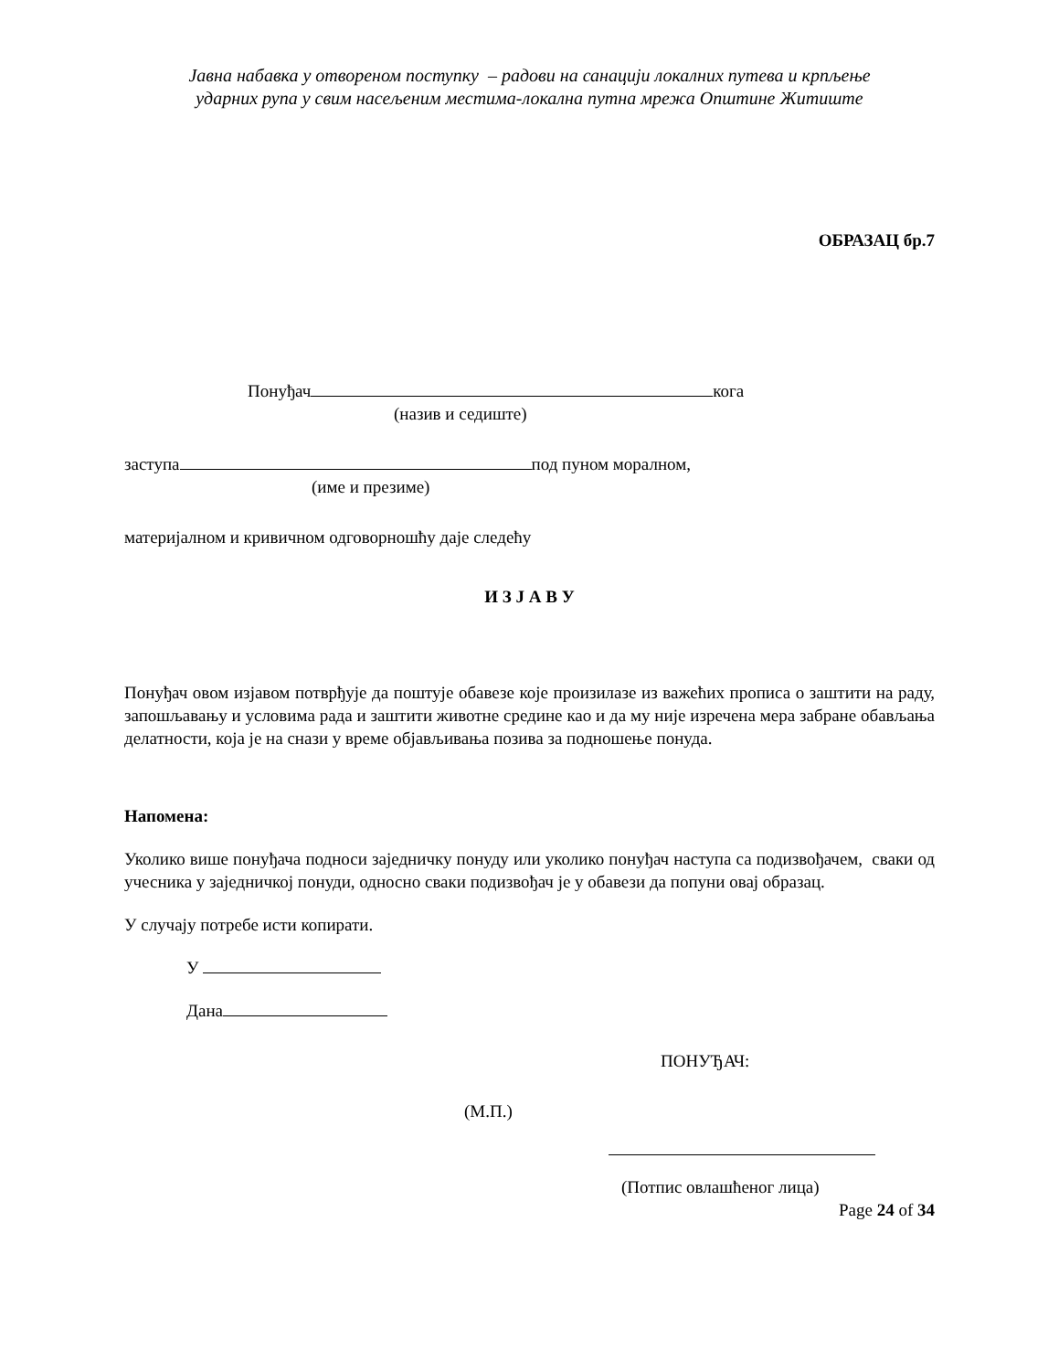Јавна набавка у отвореном поступку – радови на санацији локалних путева и крпљење
ударних рупа у свим насељеним местима-локална путна мрежа Општине Житиште
ОБРАЗАЦ бр.7
Понуђач кога
(назив и седиште)
заступа под пуном моралном,
(име и презиме)
материјалном и кривичном одговорношћу даје следећу
И З Ј А В У
Понуђач овом изјавом потврђује да поштује обавезе које произилазе из важећих прописа о заштити на раду, запошљавању и условима рада и заштити животне средине као и да му није изречена мера забране обављања делатности, која је на снази у време објављивања позива за подношење понуда.
Напомена:
Уколико више понуђача подноси заједничку понуду или уколико понуђач наступа са подизвођачем, сваки од учесника у заједничкој понуди, односно сваки подизвођач је у обавези да попуни овај образац.
У случају потребе исти копирати.
У
Дана
ПОНУЂАЧ:
(М.П.)
(Потпис овлашћеног лица)
Page 24 of 34